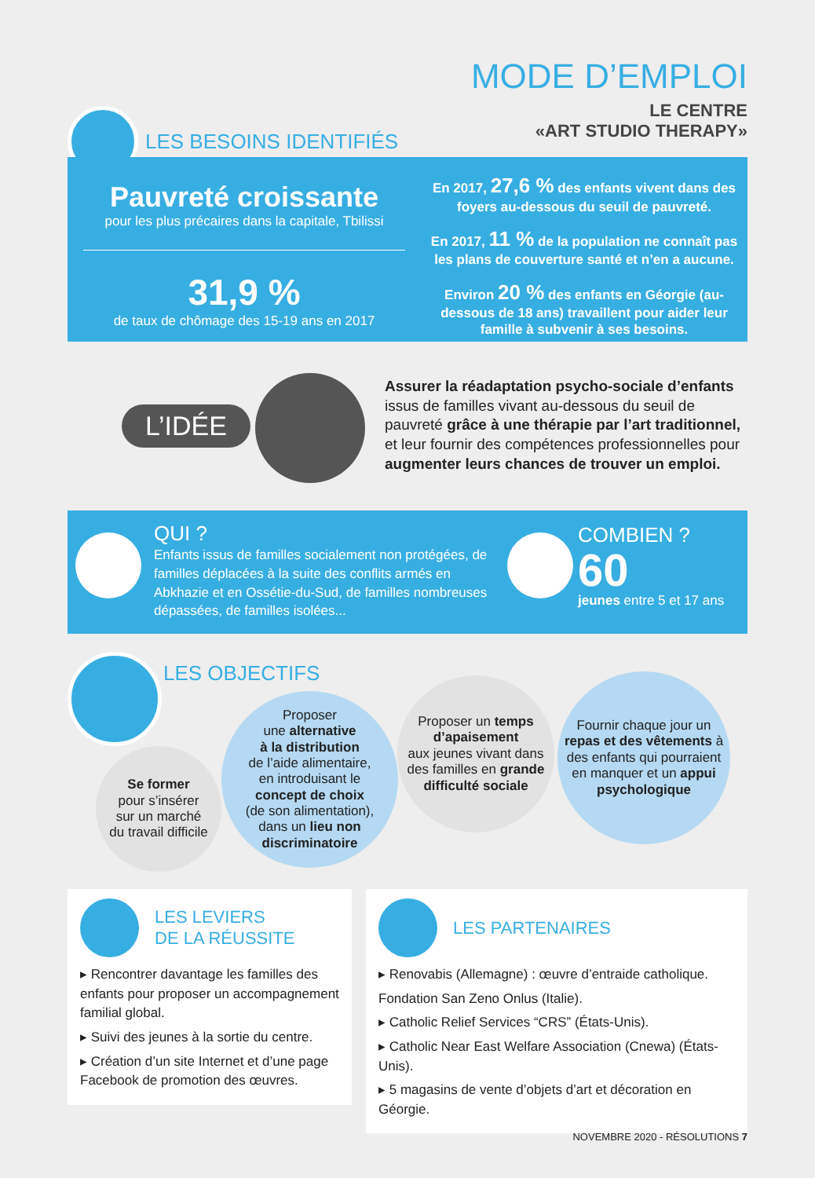MODE D’EMPLOI
LE CENTRE
«ART STUDIO THERAPY»
LES BESOINS IDENTIFIÉS
Pauvreté croissante
pour les plus précaires dans la capitale, Tbilissi
31,9 %
de taux de chômage des 15-19 ans en 2017
En 2017, 27,6 % des enfants vivent dans des foyers au-dessous du seuil de pauvreté.
En 2017, 11 % de la population ne connaît pas les plans de couverture santé et n’en a aucune.
Environ 20 % des enfants en Géorgie (au-dessous de 18 ans) travaillent pour aider leur famille à subvenir à ses besoins.
L’IDÉE
Assurer la réadaptation psycho-sociale d’enfants issus de familles vivant au-dessous du seuil de pauvreté grâce à une thérapie par l’art traditionnel, et leur fournir des compétences professionnelles pour augmenter leurs chances de trouver un emploi.
QUI ?
Enfants issus de familles socialement non protégées, de familles déplacées à la suite des conflits armés en Abkhazie et en Ossétie-du-Sud, de familles nombreuses dépassées, de familles isolées...
COMBIEN ?
60
jeunes entre 5 et 17 ans
LES OBJECTIFS
Se former
pour s’insérer
sur un marché
du travail difficile
Proposer
une alternative
à la distribution
de l’aide alimentaire,
en introduisant le
concept de choix
(de son alimentation),
dans un lieu non discriminatoire
Proposer un temps d’apaisement
aux jeunes vivant dans des familles en grande difficulté sociale
Fournir chaque jour un repas et des vêtements à des enfants qui pourraient en manquer et un appui psychologique
LES LEVIERS
DE LA RÉUSSITE
▸ Rencontrer davantage les familles des enfants pour proposer un accompagnement familial global.
▸ Suivi des jeunes à la sortie du centre.
▸ Création d’un site Internet et d’une page Facebook de promotion des œuvres.
LES PARTENAIRES
▸ Renovabis (Allemagne) : œuvre d’entraide catholique.
Fondation San Zeno Onlus (Italie).
▸ Catholic Relief Services “CRS” (États-Unis).
▸ Catholic Near East Welfare Association (Cnewa) (États-Unis).
▸ 5 magasins de vente d’objets d’art et décoration en Géorgie.
NOVEMBRE 2020 - RÉSOLUTIONS 7